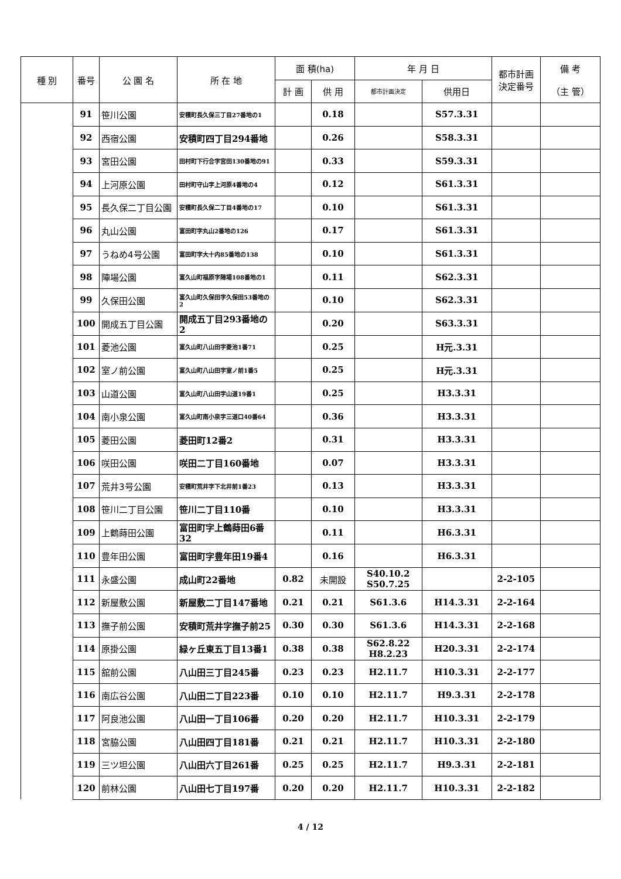| 種 別 | 番号 | 公 園 名 | 所 在 地 | 面 積(ha) | | 年 月 日 | | 都市計画 決定番号 | 備 考 |
| --- | --- | --- | --- | --- | --- | --- | --- | --- | --- |
| | | | | 計 画 | 供 用 | 都市計画決定 | 供用日 | | （主 管） |
| | 91 | 笹川公園 | 安積町長久保三丁目27番地の1 | | 0.18 | | S57.3.31 | | |
| | 92 | 西宿公園 | 安積町四丁目294番地 | | 0.26 | | S58.3.31 | | |
| | 93 | 宮田公園 | 田村町下行合字宮田130番地の91 | | 0.33 | | S59.3.31 | | |
| | 94 | 上河原公園 | 田村町守山字上河原4番地の4 | | 0.12 | | S61.3.31 | | |
| | 95 | 長久保二丁目公園 | 安積町長久保二丁目4番地の17 | | 0.10 | | S61.3.31 | | |
| | 96 | 丸山公園 | 富田町字丸山2番地の126 | | 0.17 | | S61.3.31 | | |
| | 97 | うねめ4号公園 | 富田町字大十内85番地の138 | | 0.10 | | S61.3.31 | | |
| | 98 | 陣場公園 | 富久山町福原字陣場108番地の1 | | 0.11 | | S62.3.31 | | |
| | 99 | 久保田公園 | 富久山町久保田字久保田53番地の2 | | 0.10 | | S62.3.31 | | |
| | 100 | 開成五丁目公園 | 開成五丁目293番地の2 | | 0.20 | | S63.3.31 | | |
| | 101 | 菱池公園 | 富久山町八山田字菱池1番71 | | 0.25 | | H元.3.31 | | |
| | 102 | 室ノ前公園 | 富久山町八山田字室ノ前1番5 | | 0.25 | | H元.3.31 | | |
| | 103 | 山道公園 | 富久山町八山田字山道19番1 | | 0.25 | | H3.3.31 | | |
| | 104 | 南小泉公園 | 富久山町南小泉字三道口40番64 | | 0.36 | | H3.3.31 | | |
| | 105 | 菱田公園 | 菱田町12番2 | | 0.31 | | H3.3.31 | | |
| | 106 | 咲田公園 | 咲田二丁目160番地 | | 0.07 | | H3.3.31 | | |
| | 107 | 荒井3号公園 | 安積町荒井字下北井前1番23 | | 0.13 | | H3.3.31 | | |
| | 108 | 笹川二丁目公園 | 笹川二丁目110番 | | 0.10 | | H3.3.31 | | |
| | 109 | 上鶴蒔田公園 | 富田町字上鶴蒔田6番32 | | 0.11 | | H6.3.31 | | |
| | 110 | 豊年田公園 | 富田町字豊年田19番4 | | 0.16 | | H6.3.31 | | |
| | 111 | 永盛公園 | 成山町22番地 | 0.82 | 未開設 | S40.10.2 S50.7.25 | | 2-2-105 | |
| | 112 | 新屋敷公園 | 新屋敷二丁目147番地 | 0.21 | 0.21 | S61.3.6 | H14.3.31 | 2-2-164 | |
| | 113 | 撫子前公園 | 安積町荒井字撫子前25 | 0.30 | 0.30 | S61.3.6 | H14.3.31 | 2-2-168 | |
| | 114 | 原掛公園 | 緑ヶ丘東五丁目13番1 | 0.38 | 0.38 | S62.8.22 H8.2.23 | H20.3.31 | 2-2-174 | |
| | 115 | 舘前公園 | 八山田三丁目245番 | 0.23 | 0.23 | H2.11.7 | H10.3.31 | 2-2-177 | |
| | 116 | 南広谷公園 | 八山田二丁目223番 | 0.10 | 0.10 | H2.11.7 | H9.3.31 | 2-2-178 | |
| | 117 | 阿良池公園 | 八山田一丁目106番 | 0.20 | 0.20 | H2.11.7 | H10.3.31 | 2-2-179 | |
| | 118 | 宮脇公園 | 八山田四丁目181番 | 0.21 | 0.21 | H2.11.7 | H10.3.31 | 2-2-180 | |
| | 119 | 三ツ坦公園 | 八山田六丁目261番 | 0.25 | 0.25 | H2.11.7 | H9.3.31 | 2-2-181 | |
| | 120 | 前林公園 | 八山田七丁目197番 | 0.20 | 0.20 | H2.11.7 | H10.3.31 | 2-2-182 | |
4 / 12